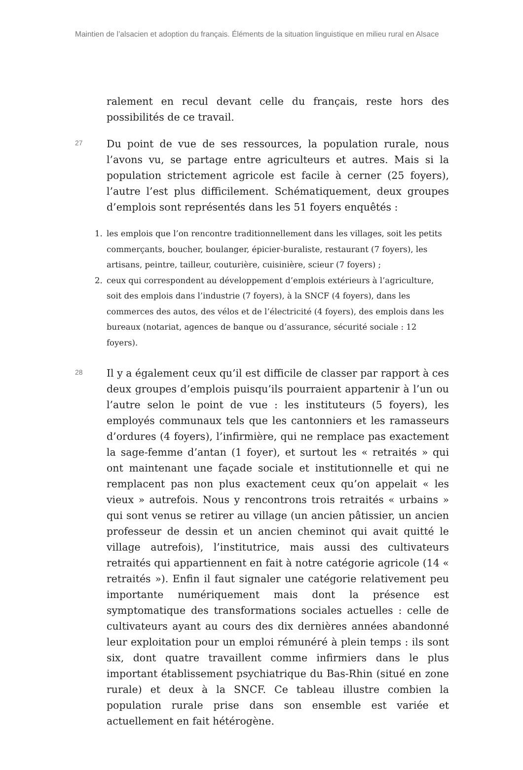Maintien de l’alsacien et adoption du français. Éléments de la situation linguistique en milieu rural en Alsace
ralement en recul devant celle du français, reste hors des possibilités de ce travail.
27
Du point de vue de ses ressources, la population rurale, nous l’avons vu, se partage entre agriculteurs et autres. Mais si la population strictement agricole est facile à cerner (25 foyers), l’autre l’est plus difficilement. Schématiquement, deux groupes d’emplois sont représentés dans les 51 foyers enquêtés :
1. les emplois que l’on rencontre traditionnellement dans les villages, soit les petits commerçants, boucher, boulanger, épicier-buraliste, restaurant (7 foyers), les artisans, peintre, tailleur, couturière, cuisinière, scieur (7 foyers) ;
2. ceux qui correspondent au développement d’emplois extérieurs à l’agriculture, soit des emplois dans l’industrie (7 foyers), à la SNCF (4 foyers), dans les commerces des autos, des vélos et de l’électricité (4 foyers), des emplois dans les bureaux (notariat, agences de banque ou d’assurance, sécurité sociale : 12 foyers).
28
Il y a également ceux qu’il est difficile de classer par rapport à ces deux groupes d’emplois puisqu’ils pourraient appartenir à l’un ou l’autre selon le point de vue : les instituteurs (5 foyers), les employés communaux tels que les cantonniers et les ramasseurs d’ordures (4 foyers), l’infirmière, qui ne remplace pas exactement la sage-femme d’antan (1 foyer), et surtout les « retraités » qui ont maintenant une façade sociale et institutionnelle et qui ne remplacent pas non plus exactement ceux qu’on appelait « les vieux » autrefois. Nous y rencontrons trois retraités « urbains » qui sont venus se retirer au village (un ancien pâtissier, un ancien professeur de dessin et un ancien cheminot qui avait quitté le village autrefois), l’institutrice, mais aussi des cultivateurs retraités qui appartiennent en fait à notre catégorie agricole (14 « retraités »). Enfin il faut signaler une catégorie relativement peu importante numériquement mais dont la présence est symptomatique des transformations sociales actuelles : celle de cultivateurs ayant au cours des dix dernières années abandonné leur exploitation pour un emploi rémunéré à plein temps : ils sont six, dont quatre travaillent comme infirmiers dans le plus important établissement psychiatrique du Bas-Rhin (situé en zone rurale) et deux à la SNCF. Ce tableau illustre combien la population rurale prise dans son ensemble est variée et actuellement en fait hétérogène.